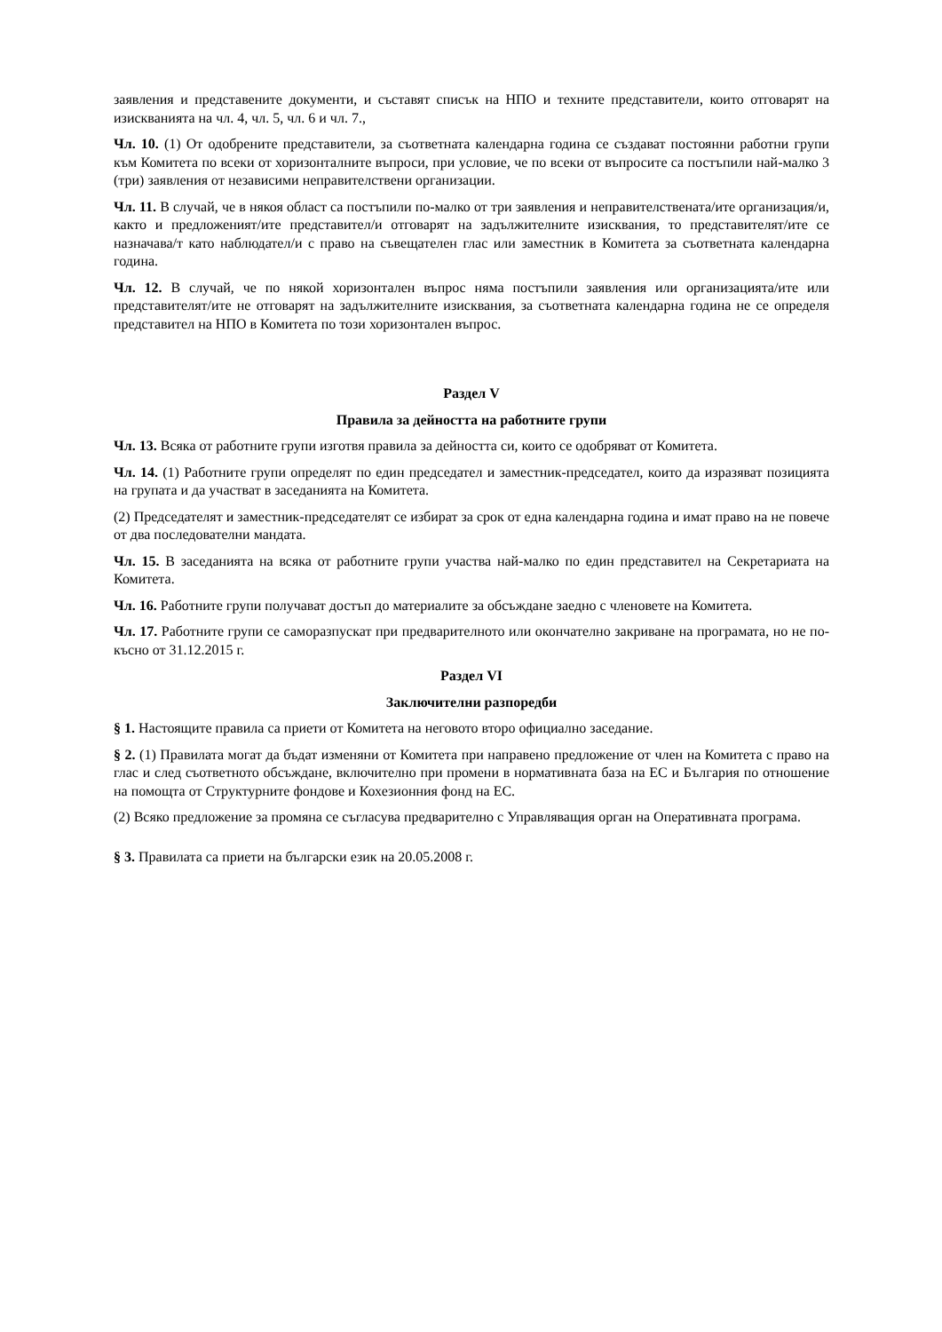заявления и представените документи, и съставят списък на НПО и техните представители, които отговарят на изискванията на чл. 4, чл. 5, чл. 6 и чл. 7.,
Чл. 10. (1) От одобрените представители, за съответната календарна година се създават постоянни работни групи към Комитета по всеки от хоризонталните въпроси, при условие, че по всеки от въпросите са постъпили най-малко 3 (три) заявления от независими неправителствени организации.
Чл. 11. В случай, че в някоя област са постъпили по-малко от три заявления и неправителствената/ите организация/и, както и предложеният/ите представител/и отговарят на задължителните изисквания, то представителят/ите се назначава/т като наблюдател/и с право на съвещателен глас или заместник в Комитета за съответната календарна година.
Чл. 12. В случай, че по някой хоризонтален въпрос няма постъпили заявления или организацията/ите или представителят/ите не отговарят на задължителните изисквания, за съответната календарна година не се определя представител на НПО в Комитета по този хоризонтален въпрос.
Раздел V
Правила за дейността на работните групи
Чл. 13. Всяка от работните групи изготвя правила за дейността си, които се одобряват от Комитета.
Чл. 14. (1) Работните групи определят по един председател и заместник-председател, които да изразяват позицията на групата и да участват в заседанията на Комитета.
(2) Председателят и заместник-председателят се избират за срок от една календарна година и имат право на не повече от два последователни мандата.
Чл. 15. В заседанията на всяка от работните групи участва най-малко по един представител на Секретариата на Комитета.
Чл. 16. Работните групи получават достъп до материалите за обсъждане заедно с членовете на Комитета.
Чл. 17. Работните групи се саморазпускат при предварителното или окончателно закриване на програмата, но не по-късно от 31.12.2015 г.
Раздел VI
Заключителни разпоредби
§ 1. Настоящите правила са приети от Комитета на неговото второ официално заседание.
§ 2. (1) Правилата могат да бъдат изменяни от Комитета при направено предложение от член на Комитета с право на глас и след съответното обсъждане, включително при промени в нормативната база на ЕС и България по отношение на помощта от Структурните фондове и Кохезионния фонд на ЕС.
(2) Всяко предложение за промяна се съгласува предварително с Управляващия орган на Оперативната програма.
§ 3. Правилата са приети на български език на 20.05.2008 г.